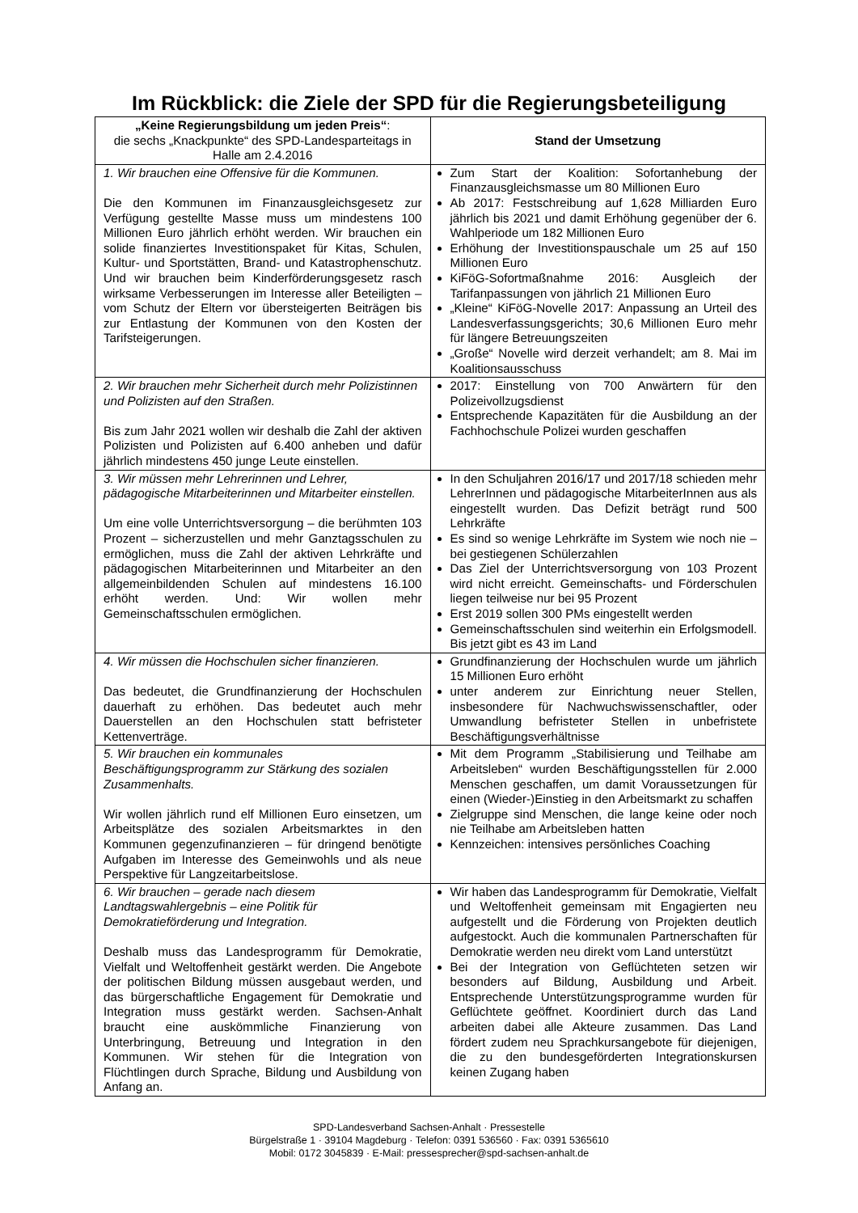Im Rückblick: die Ziele der SPD für die Regierungsbeteiligung
| „Keine Regierungsbildung um jeden Preis“ : die sechs „Knackpunkte“ des SPD-Landesparteitags in Halle am 2.4.2016 | Stand der Umsetzung |
| --- | --- |
| 1. Wir brauchen eine Offensive für die Kommunen. Die den Kommunen im Finanzausgleichsgesetz zur Verfügung gestellte Masse muss um mindestens 100 Millionen Euro jährlich erhöht werden. Wir brauchen ein solide finanziertes Investitionspaket für Kitas, Schulen, Kultur- und Sportstätten, Brand- und Katastrophenschutz. Und wir brauchen beim Kinderförderungsgesetz rasch wirksame Verbesserungen im Interesse aller Beteiligten – vom Schutz der Eltern vor übersteigerten Beiträgen bis zur Entlastung der Kommunen von den Kosten der Tarifsteigerungen. | Zum Start der Koalition: Sofortanhebung der Finanzausgleichsmasse um 80 Millionen Euro Ab 2017: Festschreibung auf 1,628 Milliarden Euro jährlich bis 2021 und damit Erhöhung gegenüber der 6. Wahlperiode um 182 Millionen Euro Erhöhung der Investitionspauschale um 25 auf 150 Millionen Euro KiFöG-Sofortmaßnahme 2016: Ausgleich der Tarifanpassungen von jährlich 21 Millionen Euro „Kleine“ KiFöG-Novelle 2017: Anpassung an Urteil des Landesverfassungsgerichts; 30,6 Millionen Euro mehr für längere Betreuungszeiten „Große“ Novelle wird derzeit verhandelt; am 8. Mai im Koalitionsausschuss |
| 2. Wir brauchen mehr Sicherheit durch mehr Polizistinnen und Polizisten auf den Straßen. Bis zum Jahr 2021 wollen wir deshalb die Zahl der aktiven Polizisten und Polizisten auf 6.400 anheben und dafür jährlich mindestens 450 junge Leute einstellen. | 2017: Einstellung von 700 Anwärtern für den Polizeivollzugsdienst Entsprechende Kapazitäten für die Ausbildung an der Fachhochschule Polizei wurden geschaffen |
| 3. Wir müssen mehr Lehrerinnen und Lehrer, pädagogische Mitarbeiterinnen und Mitarbeiter einstellen. Um eine volle Unterrichtsversorgung – die berühmten 103 Prozent – sicherzustellen und mehr Ganztagsschulen zu ermöglichen, muss die Zahl der aktiven Lehrkräfte und pädagogischen Mitarbeiterinnen und Mitarbeiter an den allgemeinbildenden Schulen auf mindestens 16.100 erhöht werden. Und: Wir wollen mehr Gemeinschaftsschulen ermöglichen. | In den Schuljahren 2016/17 und 2017/18 schieden mehr LehrerInnen und pädagogische MitarbeiterInnen aus als eingestellt wurden. Das Defizit beträgt rund 500 Lehrkräfte Es sind so wenige Lehrkräfte im System wie noch nie – bei gestiegenen Schülerzahlen Das Ziel der Unterrichtsversorgung von 103 Prozent wird nicht erreicht. Gemeinschafts- und Förderschulen liegen teilweise nur bei 95 Prozent Erst 2019 sollen 300 PMs eingestellt werden Gemeinschaftsschulen sind weiterhin ein Erfolgsmodell. Bis jetzt gibt es 43 im Land |
| 4. Wir müssen die Hochschulen sicher finanzieren. Das bedeutet, die Grundfinanzierung der Hochschulen dauerhaft zu erhöhen. Das bedeutet auch mehr Dauerstellen an den Hochschulen statt befristeter Kettenverträge. | Grundfinanzierung der Hochschulen wurde um jährlich 15 Millionen Euro erhöht unter anderem zur Einrichtung neuer Stellen, insbesondere für Nachwuchswissenschaftler, oder Umwandlung befristeter Stellen in unbefristete Beschäftigungsverhältnisse |
| 5. Wir brauchen ein kommunales Beschäftigungsprogramm zur Stärkung des sozialen Zusammenhalts. Wir wollen jährlich rund elf Millionen Euro einsetzen, um Arbeitsplätze des sozialen Arbeitsmarktes in den Kommunen gegenzufinanzieren – für dringend benötigte Aufgaben im Interesse des Gemeinwohls und als neue Perspektive für Langzeitarbeitslose. | Mit dem Programm „Stabilisierung und Teilhabe am Arbeitsleben“ wurden Beschäftigungsstellen für 2.000 Menschen geschaffen, um damit Voraussetzungen für einen (Wieder-)Einstieg in den Arbeitsmarkt zu schaffen Zielgruppe sind Menschen, die lange keine oder noch nie Teilhabe am Arbeitsleben hatten Kennzeichen: intensives persönliches Coaching |
| 6. Wir brauchen – gerade nach diesem Landtagswahlergebnis – eine Politik für Demokratieförderung und Integration. Deshalb muss das Landesprogramm für Demokratie, Vielfalt und Weltoffenheit gestärkt werden. Die Angebote der politischen Bildung müssen ausgebaut werden, und das bürgerschaftliche Engagement für Demokratie und Integration muss gestärkt werden. Sachsen-Anhalt braucht eine auskömmliche Finanzierung von Unterbringung, Betreuung und Integration in den Kommunen. Wir stehen für die Integration von Flüchtlingen durch Sprache, Bildung und Ausbildung von Anfang an. | Wir haben das Landesprogramm für Demokratie, Vielfalt und Weltoffenheit gemeinsam mit Engagierten neu aufgestellt und die Förderung von Projekten deutlich aufgestockt. Auch die kommunalen Partnerschaften für Demokratie werden neu direkt vom Land unterstützt Bei der Integration von Geflüchteten setzen wir besonders auf Bildung, Ausbildung und Arbeit. Entsprechende Unterstützungsprogramme wurden für Geflüchtete geöffnet. Koordiniert durch das Land arbeiten dabei alle Akteure zusammen. Das Land fördert zudem neu Sprachkursangebote für diejenigen, die zu den bundesgeförderten Integrationskursen keinen Zugang haben |
SPD-Landesverband Sachsen-Anhalt · Pressestelle
Bürgelstraße 1 · 39104 Magdeburg · Telefon: 0391 536560 · Fax: 0391 5365610
Mobil: 0172 3045839 · E-Mail: pressesprecher@spd-sachsen-anhalt.de